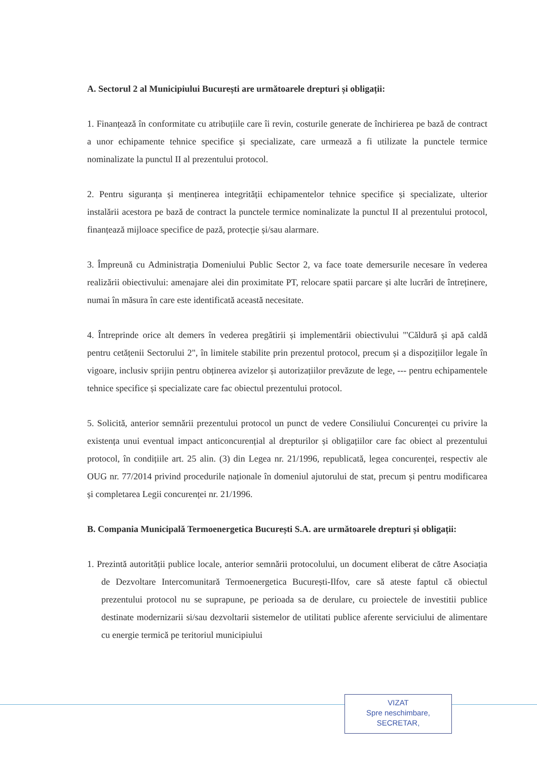A. Sectorul 2 al Municipiului București are următoarele drepturi și obligații:
1. Finanțează în conformitate cu atribuțiile care îi revin, costurile generate de închirierea pe bază de contract a unor echipamente tehnice specifice și specializate, care urmează a fi utilizate la punctele termice nominalizate la punctul II al prezentului protocol.
2. Pentru siguranța și menținerea integrității echipamentelor tehnice specifice și specializate, ulterior instalării acestora pe bază de contract la punctele termice nominalizate la punctul II al prezentului protocol, finanțează mijloace specifice de pază, protecție și/sau alarmare.
3. Împreună cu Administrația Domeniului Public Sector 2, va face toate demersurile necesare în vederea realizării obiectivului: amenajare alei din proximitate PT, relocare spatii parcare și alte lucrări de întreținere, numai în măsura în care este identificată această necesitate.
4. Întreprinde orice alt demers în vederea pregătirii și implementării obiectivului "'Căldură și apă caldă pentru cetățenii Sectorului 2", în limitele stabilite prin prezentul protocol, precum și a dispozițiilor legale în vigoare, inclusiv sprijin pentru obținerea avizelor și autorizațiilor prevăzute de lege, --- pentru echipamentele tehnice specifice și specializate care fac obiectul prezentului protocol.
5. Solicită, anterior semnării prezentului protocol un punct de vedere Consiliului Concurenței cu privire la existența unui eventual impact anticoncurențial al drepturilor și obligațiilor care fac obiect al prezentului protocol, în condițiile art. 25 alin. (3) din Legea nr. 21/1996, republicată, legea concurenței, respectiv ale OUG nr. 77/2014 privind procedurile naționale în domeniul ajutorului de stat, precum și pentru modificarea și completarea Legii concurenței nr. 21/1996.
B. Compania Municipală Termoenergetica București S.A. are următoarele drepturi și obligații:
1. Prezintă autorității publice locale, anterior semnării protocolului, un document eliberat de către Asociația de Dezvoltare Intercomunitară Termoenergetica București-Ilfov, care să ateste faptul că obiectul prezentului protocol nu se suprapune, pe perioada sa de derulare, cu proiectele de investitii publice destinate modernizarii si/sau dezvoltarii sistemelor de utilitati publice aferente serviciului de alimentare cu energie termică pe teritoriul municipiului
VIZAT
Spre neschimbare,
SECRETAR,